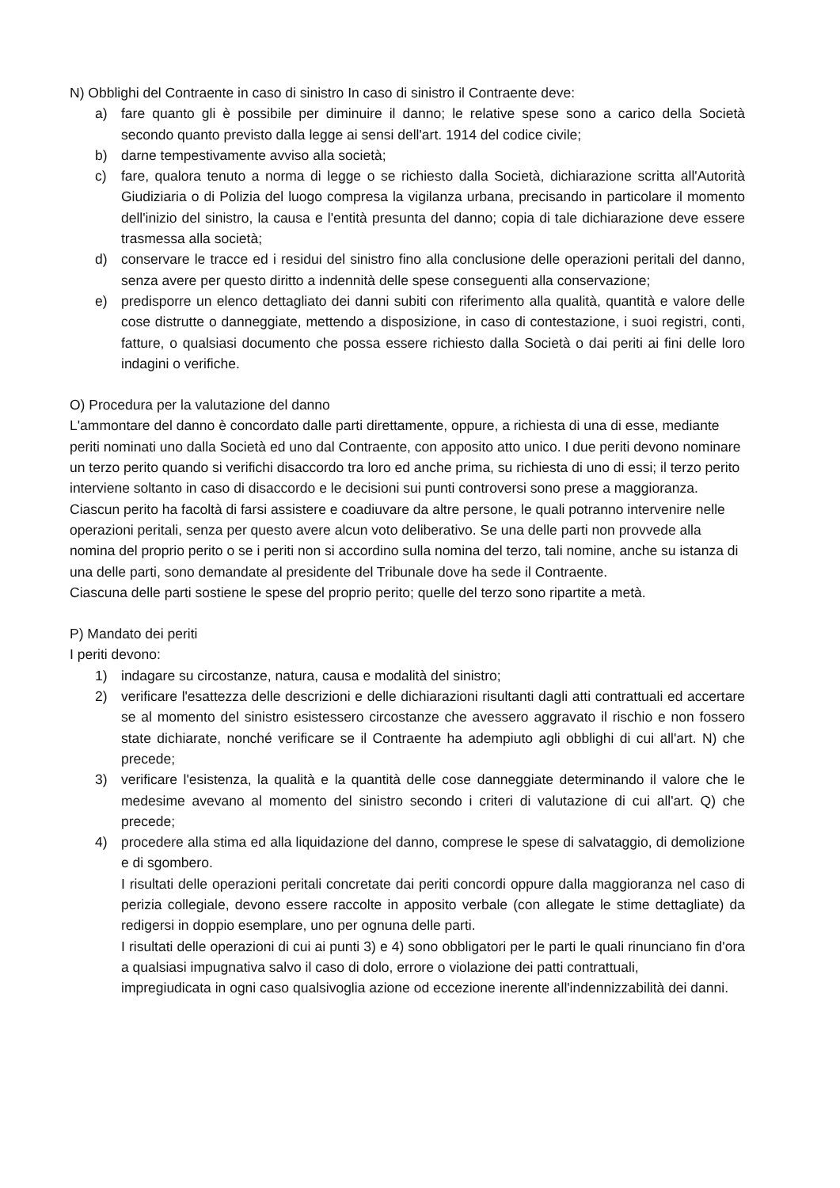N) Obblighi del Contraente in caso di sinistro In caso di sinistro il Contraente deve:
a) fare quanto gli è possibile per diminuire il danno; le relative spese sono a carico della Società secondo quanto previsto dalla legge ai sensi dell'art. 1914 del codice civile;
b) darne tempestivamente avviso alla società;
c) fare, qualora tenuto a norma di legge o se richiesto dalla Società, dichiarazione scritta all'Autorità Giudiziaria o di Polizia del luogo compresa la vigilanza urbana, precisando in particolare il momento dell'inizio del sinistro, la causa e l'entità presunta del danno; copia di tale dichiarazione deve essere trasmessa alla società;
d) conservare le tracce ed i residui del sinistro fino alla conclusione delle operazioni peritali del danno, senza avere per questo diritto a indennità delle spese conseguenti alla conservazione;
e) predisporre un elenco dettagliato dei danni subiti con riferimento alla qualità, quantità e valore delle cose distrutte o danneggiate, mettendo a disposizione, in caso di contestazione, i suoi registri, conti, fatture, o qualsiasi documento che possa essere richiesto dalla Società o dai periti ai fini delle loro indagini o verifiche.
O) Procedura per la valutazione del danno
L'ammontare del danno è concordato dalle parti direttamente, oppure, a richiesta di una di esse, mediante periti nominati uno dalla Società ed uno dal Contraente, con apposito atto unico. I due periti devono nominare un terzo perito quando si verifichi disaccordo tra loro ed anche prima, su richiesta di uno di essi; il terzo perito interviene soltanto in caso di disaccordo e le decisioni sui punti controversi sono prese a maggioranza.
Ciascun perito ha facoltà di farsi assistere e coadiuvare da altre persone, le quali potranno intervenire nelle operazioni peritali, senza per questo avere alcun voto deliberativo. Se una delle parti non provvede alla nomina del proprio perito o se i periti non si accordino sulla nomina del terzo, tali nomine, anche su istanza di una delle parti, sono demandate al presidente del Tribunale dove ha sede il Contraente.
Ciascuna delle parti sostiene le spese del proprio perito; quelle del terzo sono ripartite a metà.
P) Mandato dei periti
I periti devono:
1) indagare su circostanze, natura, causa e modalità del sinistro;
2) verificare l'esattezza delle descrizioni e delle dichiarazioni risultanti dagli atti contrattuali ed accertare se al momento del sinistro esistessero circostanze che avessero aggravato il rischio e non fossero state dichiarate, nonché verificare se il Contraente ha adempiuto agli obblighi di cui all'art. N) che precede;
3) verificare l'esistenza, la qualità e la quantità delle cose danneggiate determinando il valore che le medesime avevano al momento del sinistro secondo i criteri di valutazione di cui all'art. Q) che precede;
4) procedere alla stima ed alla liquidazione del danno, comprese le spese di salvataggio, di demolizione e di sgombero.
I risultati delle operazioni peritali concretate dai periti concordi oppure dalla maggioranza nel caso di perizia collegiale, devono essere raccolte in apposito verbale (con allegate le stime dettagliate) da redigersi in doppio esemplare, uno per ognuna delle parti.
I risultati delle operazioni di cui ai punti 3) e 4) sono obbligatori per le parti le quali rinunciano fin d'ora a qualsiasi impugnativa salvo il caso di dolo, errore o violazione dei patti contrattuali,
impregiudicata in ogni caso qualsivoglia azione od eccezione inerente all'indennizzabilità dei danni.